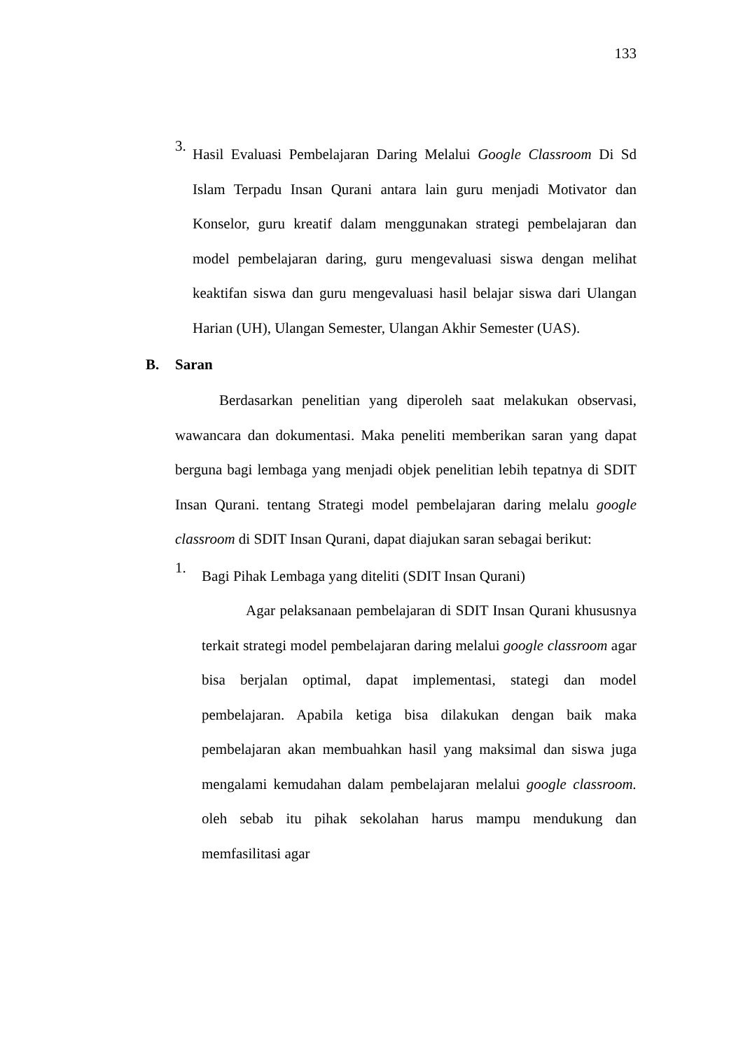133
3.
Hasil Evaluasi Pembelajaran Daring Melalui Google Classroom Di Sd Islam Terpadu Insan Qurani antara lain guru menjadi Motivator dan Konselor, guru kreatif dalam menggunakan strategi pembelajaran dan model pembelajaran daring, guru mengevaluasi siswa dengan melihat keaktifan siswa dan guru mengevaluasi hasil belajar siswa dari Ulangan Harian (UH), Ulangan Semester, Ulangan Akhir Semester (UAS).
B. Saran
Berdasarkan penelitian yang diperoleh saat melakukan observasi, wawancara dan dokumentasi. Maka peneliti memberikan saran yang dapat berguna bagi lembaga yang menjadi objek penelitian lebih tepatnya di SDIT Insan Qurani. tentang Strategi model pembelajaran daring melalu google classroom di SDIT Insan Qurani, dapat diajukan saran sebagai berikut:
1.
Bagi Pihak Lembaga yang diteliti (SDIT Insan Qurani)
Agar pelaksanaan pembelajaran di SDIT Insan Qurani khususnya terkait strategi model pembelajaran daring melalui google classroom agar bisa berjalan optimal, dapat implementasi, stategi dan model pembelajaran. Apabila ketiga bisa dilakukan dengan baik maka pembelajaran akan membuahkan hasil yang maksimal dan siswa juga mengalami kemudahan dalam pembelajaran melalui google classroom. oleh sebab itu pihak sekolahan harus mampu mendukung dan memfasilitasi agar